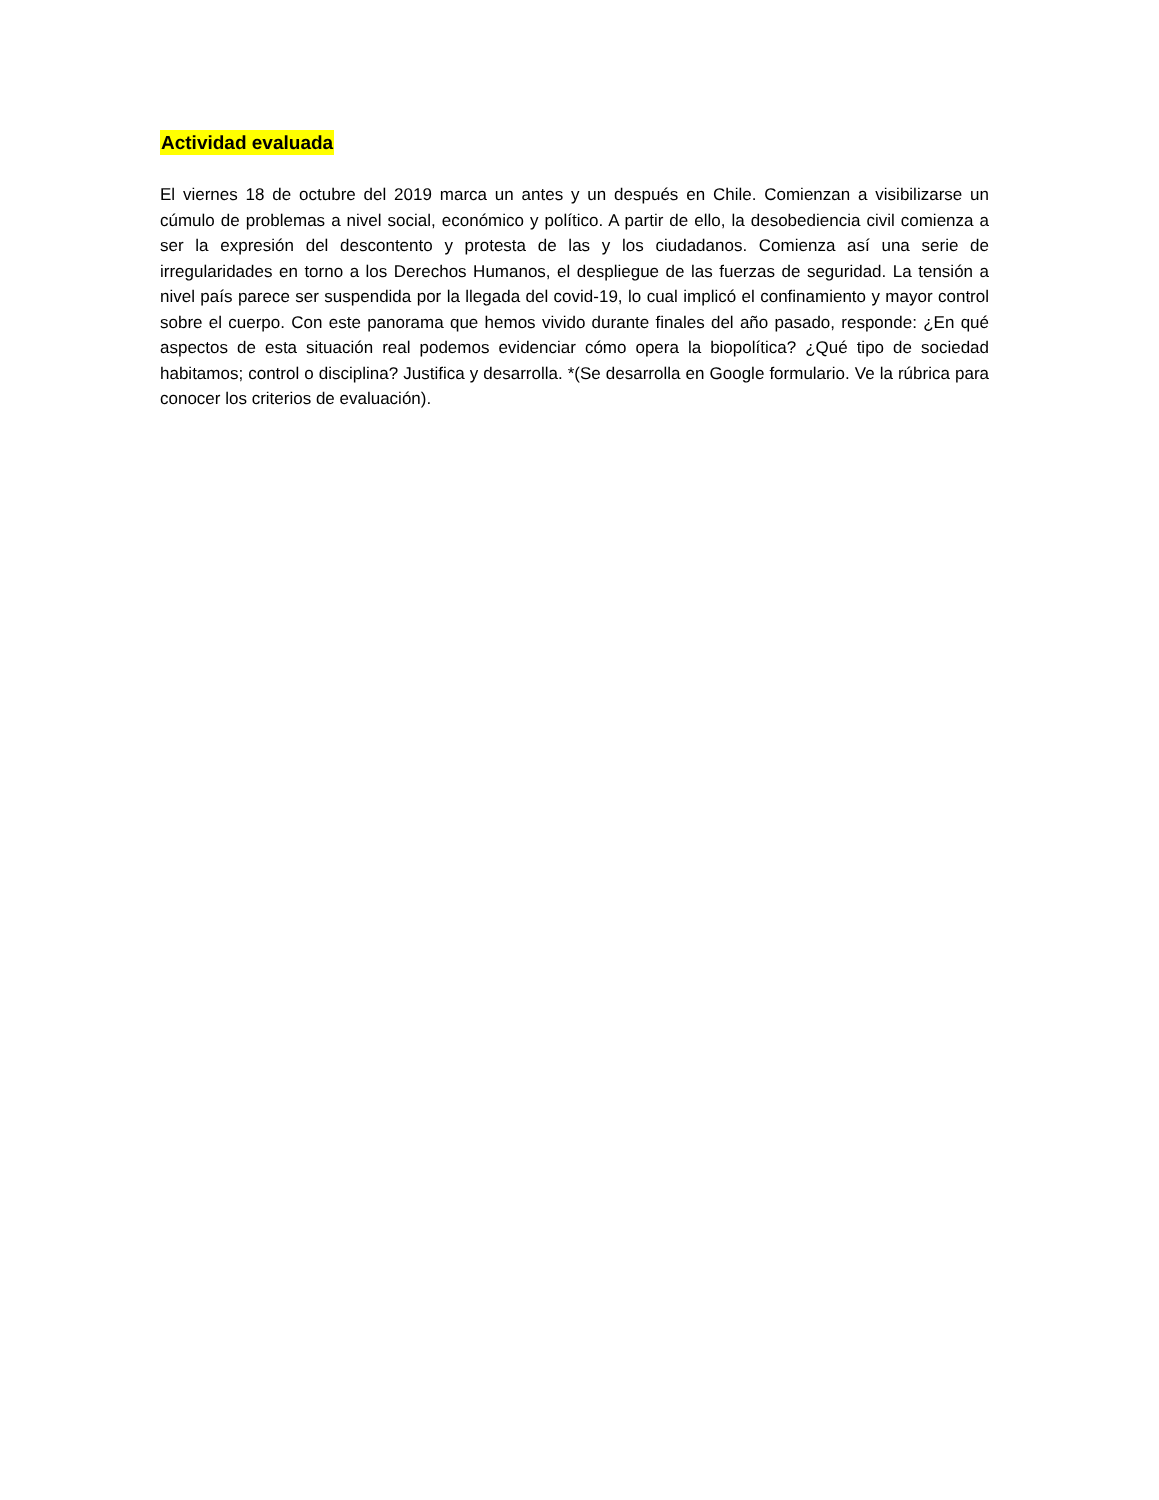Actividad evaluada
El viernes 18 de octubre del 2019 marca un antes y un después en Chile. Comienzan a visibilizarse un cúmulo de problemas a nivel social, económico y político. A partir de ello, la desobediencia civil comienza a ser la expresión del descontento y protesta de las y los ciudadanos. Comienza así una serie de irregularidades en torno a los Derechos Humanos, el despliegue de las fuerzas de seguridad. La tensión a nivel país parece ser suspendida por la llegada del covid-19, lo cual implicó el confinamiento y mayor control sobre el cuerpo. Con este panorama que hemos vivido durante finales del año pasado, responde: ¿En qué aspectos de esta situación real podemos evidenciar cómo opera la biopolítica? ¿Qué tipo de sociedad habitamos; control o disciplina? Justifica y desarrolla. *(Se desarrolla en Google formulario. Ve la rúbrica para conocer los criterios de evaluación).